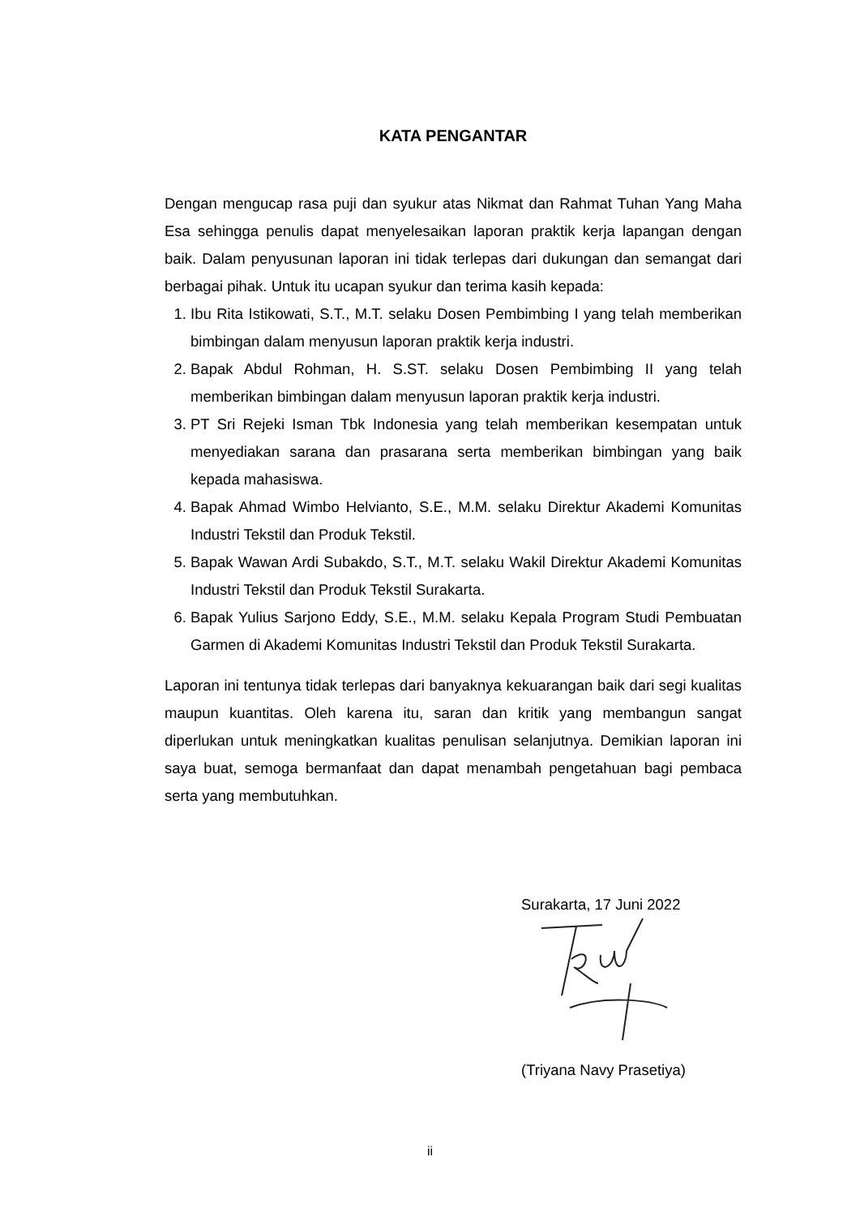KATA PENGANTAR
Dengan mengucap rasa puji dan syukur atas Nikmat dan Rahmat Tuhan Yang Maha Esa sehingga penulis dapat menyelesaikan laporan praktik kerja lapangan dengan baik. Dalam penyusunan laporan ini tidak terlepas dari dukungan dan semangat dari berbagai pihak. Untuk itu ucapan syukur dan terima kasih kepada:
1. Ibu Rita Istikowati, S.T., M.T. selaku Dosen Pembimbing I yang telah memberikan bimbingan dalam menyusun laporan praktik kerja industri.
2. Bapak Abdul Rohman, H. S.ST. selaku Dosen Pembimbing II yang telah memberikan bimbingan dalam menyusun laporan praktik kerja industri.
3. PT Sri Rejeki Isman Tbk Indonesia yang telah memberikan kesempatan untuk menyediakan sarana dan prasarana serta memberikan bimbingan yang baik kepada mahasiswa.
4. Bapak Ahmad Wimbo Helvianto, S.E., M.M. selaku Direktur Akademi Komunitas Industri Tekstil dan Produk Tekstil.
5. Bapak Wawan Ardi Subakdo, S.T., M.T. selaku Wakil Direktur Akademi Komunitas Industri Tekstil dan Produk Tekstil Surakarta.
6. Bapak Yulius Sarjono Eddy, S.E., M.M. selaku Kepala Program Studi Pembuatan Garmen di Akademi Komunitas Industri Tekstil dan Produk Tekstil Surakarta.
Laporan ini tentunya tidak terlepas dari banyaknya kekuarangan baik dari segi kualitas maupun kuantitas. Oleh karena itu, saran dan kritik yang membangun sangat diperlukan untuk meningkatkan kualitas penulisan selanjutnya. Demikian laporan ini saya buat, semoga bermanfaat dan dapat menambah pengetahuan bagi pembaca serta yang membutuhkan.
Surakarta, 17 Juni 2022
(Triyana Navy Prasetiya)
ii